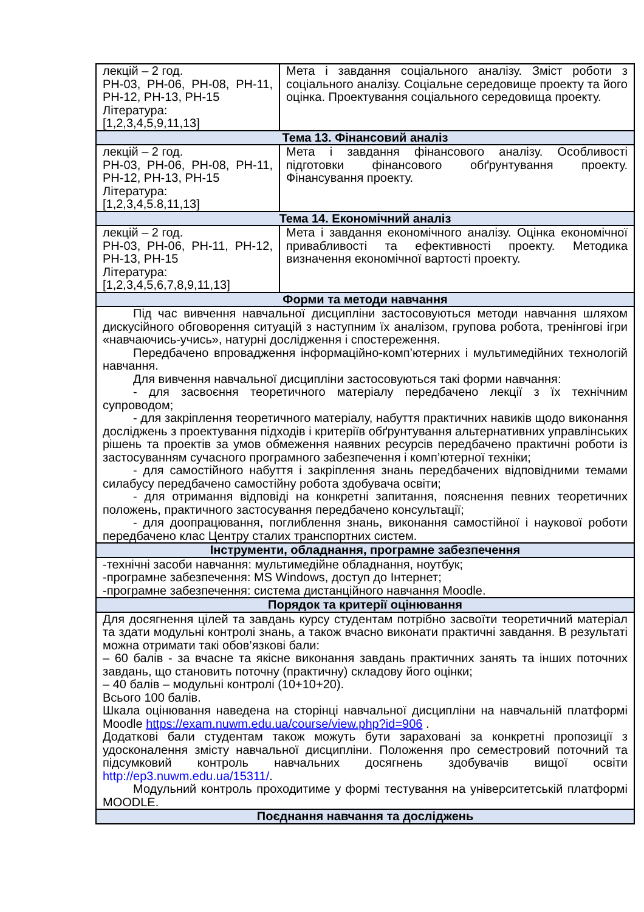| лекцій – 2 год. РН-03, РН-06, РН-08, РН-11, РН-12, РН-13, РН-15 Література: [1,2,3,4,5,9,11,13] | Мета і завдання соціального аналізу. Зміст роботи з соціального аналізу. Соціальне середовище проекту та його оцінка. Проектування соціального середовища проекту. |
| Тема 13. Фінансовий аналіз | |
| лекцій – 2 год. РН-03, РН-06, РН-08, РН-11, РН-12, РН-13, РН-15 Література: [1,2,3,4,5.8,11,13] | Мета і завдання фінансового аналізу. Особливості підготовки фінансового обґрунтування проекту. Фінансування проекту. |
| Тема 14. Економічний аналіз | |
| лекцій – 2 год. РН-03, РН-06, РН-11, РН-12, РН-13, РН-15 Література: [1,2,3,4,5,6,7,8,9,11,13] | Мета і завдання економічного аналізу. Оцінка економічної привабливості та ефективності проекту. Методика визначення економічної вартості проекту. |
| Форми та методи навчання | |
| Під час вивчення навчальної дисципліни застосовуються методи навчання шляхом дискусійного обговорення ситуацій з наступним їх аналізом, групова робота, тренінгові ігри «навчаючись-учись», натурні дослідження і спостереження. Передбачено впровадження інформаційно-комп’ютерних і мультимедійних технологій навчання. Для вивчення навчальної дисципліни застосовуються такі форми навчання: - для засвоєння теоретичного матеріалу передбачено лекції з їх технічним супроводом; - для закріплення теоретичного матеріалу, набуття практичних навиків щодо виконання досліджень з проектування підходів і критеріїв обґрунтування альтернативних управлінських рішень та проектів за умов обмеження наявних ресурсів передбачено практичні роботи із застосуванням сучасного програмного забезпечення і комп’ютерної техніки; - для самостійного набуття і закріплення знань передбачених відповідними темами силабусу передбачено самостійну робота здобувача освіти; - для отримання відповіді на конкретні запитання, пояснення певних теоретичних положень, практичного застосування передбачено консультації; - для доопрацювання, поглиблення знань, виконання самостійної і наукової роботи передбачено клас Центру сталих транспортних систем. | |
| Інструменти, обладнання, програмне забезпечення | |
| -технічні засоби навчання: мультимедійне обладнання, ноутбук; -програмне забезпечення: MS Windows, доступ до Інтернет; -програмне забезпечення: система дистанційного навчання Moodle. | |
| Порядок та критерії оцінювання | |
| Для досягнення цілей та завдань курсу студентам потрібно засвоїти теоретичний матеріал та здати модульні контролі знань, а також вчасно виконати практичні завдання. В результаті можна отримати такі обов’язкові бали: – 60 балів - за вчасне та якісне виконання завдань практичних занять та інших поточних завдань, що становить поточну (практичну) складову його оцінки; – 40 балів – модульні контролі (10+10+20). Всього 100 балів. Шкала оцінювання наведена на сторінці навчальної дисципліни на навчальній платформі Moodle https://exam.nuwm.edu.ua/course/view.php?id=906 . Додаткові бали студентам також можуть бути зараховані за конкретні пропозиції з удосконалення змісту навчальної дисципліни. Положення про семестровий поточний та підсумковий контроль навчальних досягнень здобувачів вищої освіти http://ep3.nuwm.edu.ua/15311/ . Модульний контроль проходитиме у формі тестування на університетській платформі MOODLE. | |
| Поєднання навчання та досліджень | |